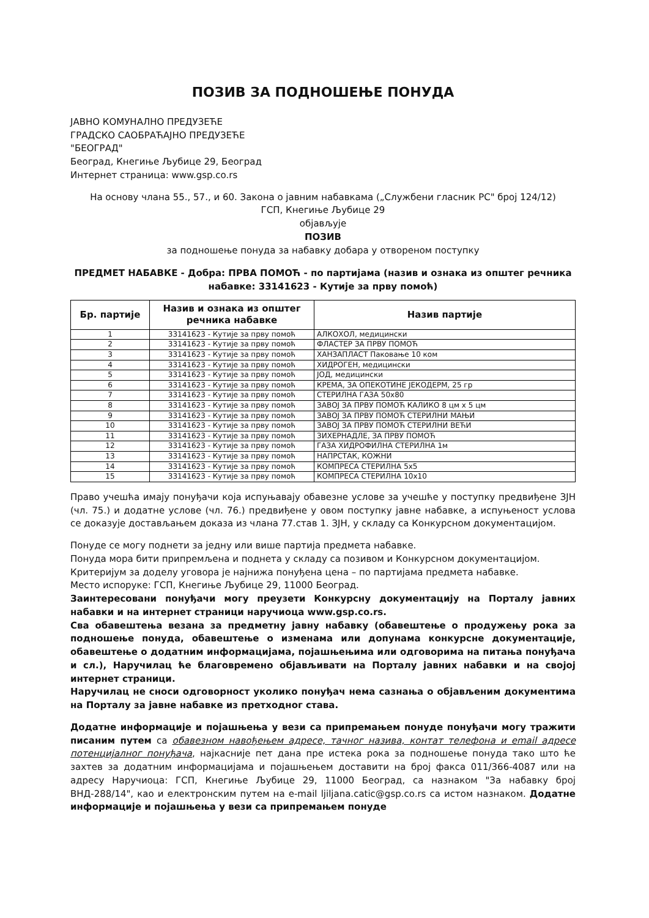ПОЗИВ ЗА ПОДНОШЕЊЕ ПОНУДА
ЈАВНО КОМУНАЛНО ПРЕДУЗЕЋЕ
ГРАДСКО САОБРАЋАЈНО ПРЕДУЗЕЋЕ
"БЕОГРАД"
Београд, Кнегиње Љубице 29, Београд
Интернет страница: www.gsp.co.rs
На основу члана 55., 57., и 60. Закона о јавним набавкама („Службени гласник РС" број 124/12)
ГСП, Кнегиње Љубице 29
објављује
ПОЗИВ
за подношење понуда за набавку добара у отвореном поступку
ПРЕДМЕТ НАБАВКЕ - Добра: ПРВА ПОМОЋ - по партијама (назив и ознака из општег речника набавке: 33141623 - Кутије за прву помоћ)
| Бр. партије | Назив и ознака из општег речника набавке | Назив партије |
| --- | --- | --- |
| 1 | 33141623 - Кутије за прву помоћ | АЛКОХОЛ, медицински |
| 2 | 33141623 - Кутије за прву помоћ | ФЛАСТЕР ЗА ПРВУ ПОМОЋ |
| 3 | 33141623 - Кутије за прву помоћ | ХАНЗАПЛАСТ Паковање 10 ком |
| 4 | 33141623 - Кутије за прву помоћ | ХИДРОГЕН, медицински |
| 5 | 33141623 - Кутије за прву помоћ | ЈОД, медицински |
| 6 | 33141623 - Кутије за прву помоћ | КРЕМА, ЗА ОПЕКОТИНЕ ЈЕКОДЕРМ, 25 гр |
| 7 | 33141623 - Кутије за прву помоћ | СТЕРИЛНА ГАЗА 50х80 |
| 8 | 33141623 - Кутије за прву помоћ | ЗАВОЈ ЗА ПРВУ ПОМОЋ КАЛИКО 8 цм х 5 цм |
| 9 | 33141623 - Кутије за прву помоћ | ЗАВОЈ ЗА ПРВУ ПОМОЋ СТЕРИЛНИ МАЊИ |
| 10 | 33141623 - Кутије за прву помоћ | ЗАВОЈ ЗА ПРВУ ПОМОЋ СТЕРИЛНИ ВЕЋИ |
| 11 | 33141623 - Кутије за прву помоћ | ЗИХЕРНАДЛЕ, ЗА ПРВУ ПОМОЋ |
| 12 | 33141623 - Кутије за прву помоћ | ГАЗА ХИДРОФИЛНА СТЕРИЛНА 1м |
| 13 | 33141623 - Кутије за прву помоћ | НАПРСТАК, КОЖНИ |
| 14 | 33141623 - Кутије за прву помоћ | КОМПРЕСА СТЕРИЛНА 5х5 |
| 15 | 33141623 - Кутије за прву помоћ | КОМПРЕСА СТЕРИЛНА 10х10 |
Право учешћа имају понуђачи која испуњавају обавезне услове за учешће у поступку предвиђене ЗЈН (чл. 75.) и додатне услове (чл. 76.) предвиђене у овом поступку јавне набавке, а испуњеност услова се доказује достављањем доказа из члана 77.став 1. ЗЈН, у складу са Конкурсном документацијом.
Понуде се могу поднети за једну или више партија предмета набавке.
Понуда мора бити припремљена и поднета у складу са позивом и Конкурсном документацијом.
Критеријум за доделу уговора је најнижа понуђена цена – по партијама предмета набавке.
Место испоруке: ГСП, Кнегиње Љубице 29, 11000 Београд.
Заинтересовани понуђачи могу преузети Конкурсну документацију на Порталу јавних набавки и на интернет страници наручиоца www.gsp.co.rs.
Сва обавештења везана за предметну јавну набавку (обавештење о продужењу рока за подношење понуда, обавештење о изменама или допунама конкурсне документације, обавештење о додатним информацијама, појашњењима или одговорима на питања понуђача и сл.), Наручилац ће благовремено објављивати на Порталу јавних набавки и на својој интернет страници.
Наручилац не сноси одговорност уколико понуђач нема сазнања о објављеним документима на Порталу за јавне набавке из претходног става.
Додатне информације и појашњења у вези са припремањем понуде понуђачи могу тражити писаним путем са обавезном навођењем адресе, тачног назива, контат телефона и email адресе потенцијалног понуђача, најкасније пет дана пре истека рока за подношење понуда тако што ће захтев за додатним информацијама и појашњењем доставити на број факса 011/366-4087 или на адресу Наручиоца: ГСП, Кнегиње Љубице 29, 11000 Београд, са назнаком "За набавку број ВНД-288/14", као и електронским путем на e-mail ljiljana.catic@gsp.co.rs са истом назнаком. Додатне информације и појашњења у вези са припремањем понуде